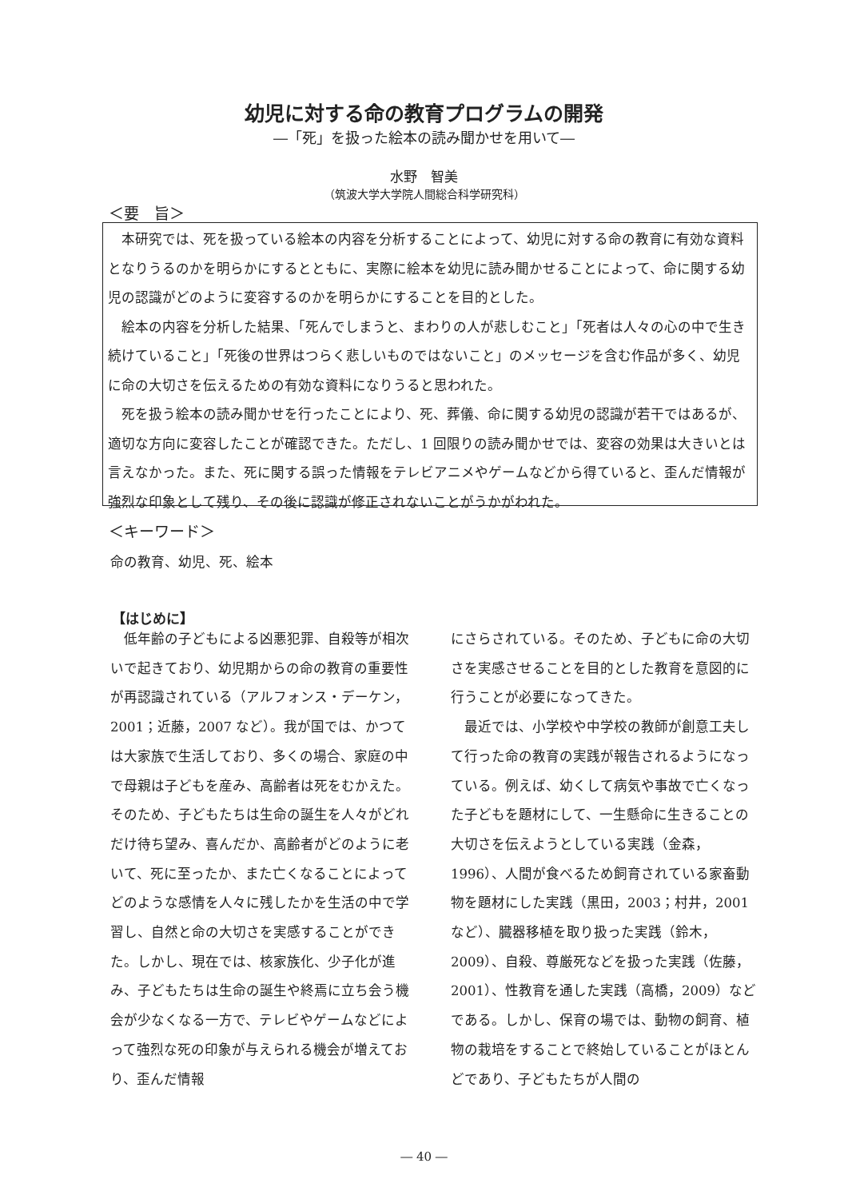幼児に対する命の教育プログラムの開発
―「死」を扱った絵本の読み聞かせを用いて―
水野　智美
（筑波大学大学院人間総合科学研究科）
＜要　旨＞
本研究では、死を扱っている絵本の内容を分析することによって、幼児に対する命の教育に有効な資料となりうるのかを明らかにするとともに、実際に絵本を幼児に読み聞かせることによって、命に関する幼児の認識がどのように変容するのかを明らかにすることを目的とした。
絵本の内容を分析した結果、「死んでしまうと、まわりの人が悲しむこと」「死者は人々の心の中で生き続けていること」「死後の世界はつらく悲しいものではないこと」のメッセージを含む作品が多く、幼児に命の大切さを伝えるための有効な資料になりうると思われた。
死を扱う絵本の読み聞かせを行ったことにより、死、葬儀、命に関する幼児の認識が若干ではあるが、適切な方向に変容したことが確認できた。ただし、1 回限りの読み聞かせでは、変容の効果は大きいとは言えなかった。また、死に関する誤った情報をテレビアニメやゲームなどから得ていると、歪んだ情報が強烈な印象として残り、その後に認識が修正されないことがうかがわれた。
＜キーワード＞
命の教育、幼児、死、絵本
【はじめに】
低年齢の子どもによる凶悪犯罪、自殺等が相次いで起きており、幼児期からの命の教育の重要性が再認識されている（アルフォンス・デーケン，2001；近藤，2007 など）。我が国では、かつては大家族で生活しており、多くの場合、家庭の中で母親は子どもを産み、高齢者は死をむかえた。そのため、子どもたちは生命の誕生を人々がどれだけ待ち望み、喜んだか、高齢者がどのように老いて、死に至ったか、また亡くなることによってどのような感情を人々に残したかを生活の中で学習し、自然と命の大切さを実感することができた。しかし、現在では、核家族化、少子化が進み、子どもたちは生命の誕生や終焉に立ち会う機会が少なくなる一方で、テレビやゲームなどによって強烈な死の印象が与えられる機会が増えており、歪んだ情報
にさらされている。そのため、子どもに命の大切さを実感させることを目的とした教育を意図的に行うことが必要になってきた。
最近では、小学校や中学校の教師が創意工夫して行った命の教育の実践が報告されるようになっている。例えば、幼くして病気や事故で亡くなった子どもを題材にして、一生懸命に生きることの大切さを伝えようとしている実践（金森，1996）、人間が食べるため飼育されている家畜動物を題材にした実践（黒田，2003；村井，2001 など）、臓器移植を取り扱った実践（鈴木，2009）、自殺、尊厳死などを扱った実践（佐藤，2001）、性教育を通した実践（高橋，2009）などである。しかし、保育の場では、動物の飼育、植物の栽培をすることで終始していることがほとんどであり、子どもたちが人間の
― 40 ―